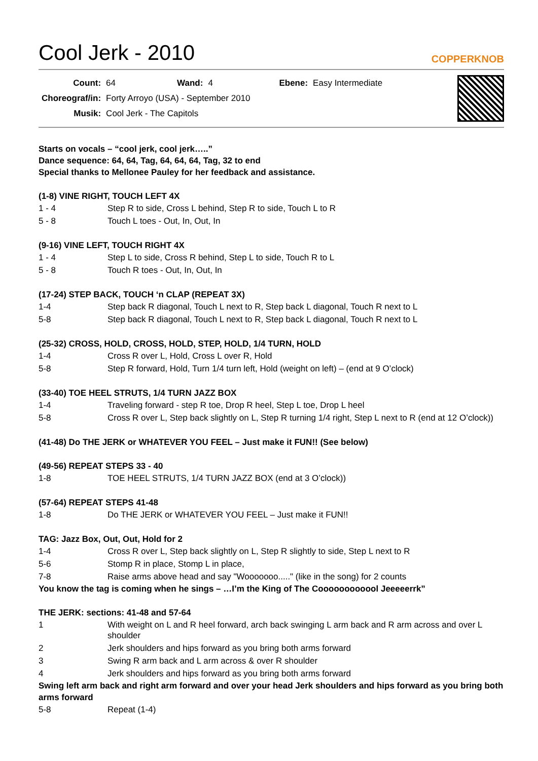Cool Jerk - 2010 COPPERKNOB
| Count: | 64 | Wand: | 4 | Ebene: | Easy Intermediate |
| Choreograf/in: | Forty Arroyo (USA) - September 2010 | | | | |
| Musik: | Cool Jerk - The Capitols | | | | |
Starts on vocals – “cool jerk, cool jerk…..”
Dance sequence: 64, 64, Tag, 64, 64, 64, Tag, 32 to end
Special thanks to Mellonee Pauley for her feedback and assistance.
(1-8) VINE RIGHT, TOUCH LEFT 4X
| 1 - 4 | Step R to side, Cross L behind, Step R to side, Touch L to R |
| 5 - 8 | Touch L toes - Out, In, Out, In |
(9-16) VINE LEFT, TOUCH RIGHT 4X
| 1 - 4 | Step L to side, Cross R behind, Step L to side, Touch R to L |
| 5 - 8 | Touch R toes - Out, In, Out, In |
(17-24) STEP BACK, TOUCH ‘n CLAP (REPEAT 3X)
| 1-4 | Step back R diagonal, Touch L next to R, Step back L diagonal, Touch R next to L |
| 5-8 | Step back R diagonal, Touch L next to R, Step back L diagonal, Touch R next to L |
(25-32) CROSS, HOLD, CROSS, HOLD, STEP, HOLD, 1/4 TURN, HOLD
| 1-4 | Cross R over L, Hold, Cross L over R, Hold |
| 5-8 | Step R forward, Hold, Turn 1/4 turn left, Hold (weight on left) – (end at 9 O’clock) |
(33-40) TOE HEEL STRUTS, 1/4 TURN JAZZ BOX
| 1-4 | Traveling forward - step R toe, Drop R heel, Step L toe, Drop L heel |
| 5-8 | Cross R over L, Step back slightly on L, Step R turning 1/4 right, Step L next to R (end at 12 O’clock)) |
(41-48) Do THE JERK or WHATEVER YOU FEEL – Just make it FUN!! (See below)
(49-56) REPEAT STEPS 33 - 40
| 1-8 | TOE HEEL STRUTS, 1/4 TURN JAZZ BOX (end at 3 O’clock)) |
(57-64) REPEAT STEPS 41-48
| 1-8 | Do THE JERK or WHATEVER YOU FEEL – Just make it FUN!! |
TAG: Jazz Box, Out, Out, Hold for 2
| 1-4 | Cross R over L, Step back slightly on L, Step R slightly to side, Step L next to R |
| 5-6 | Stomp R in place, Stomp L in place, |
| 7-8 | Raise arms above head and say "Wooooooo....." (like in the song) for 2 counts |
You know the tag is coming when he sings – …I’m the King of The Coooooooooool Jeeeeerrk”
THE JERK: sections: 41-48 and 57-64
| 1 | With weight on L and R heel forward, arch back swinging L arm back and R arm across and over L shoulder |
| 2 | Jerk shoulders and hips forward as you bring both arms forward |
| 3 | Swing R arm back and L arm across & over R shoulder |
| 4 | Jerk shoulders and hips forward as you bring both arms forward |
Swing left arm back and right arm forward and over your head Jerk shoulders and hips forward as you bring both arms forward
| 5-8 | Repeat (1-4) |